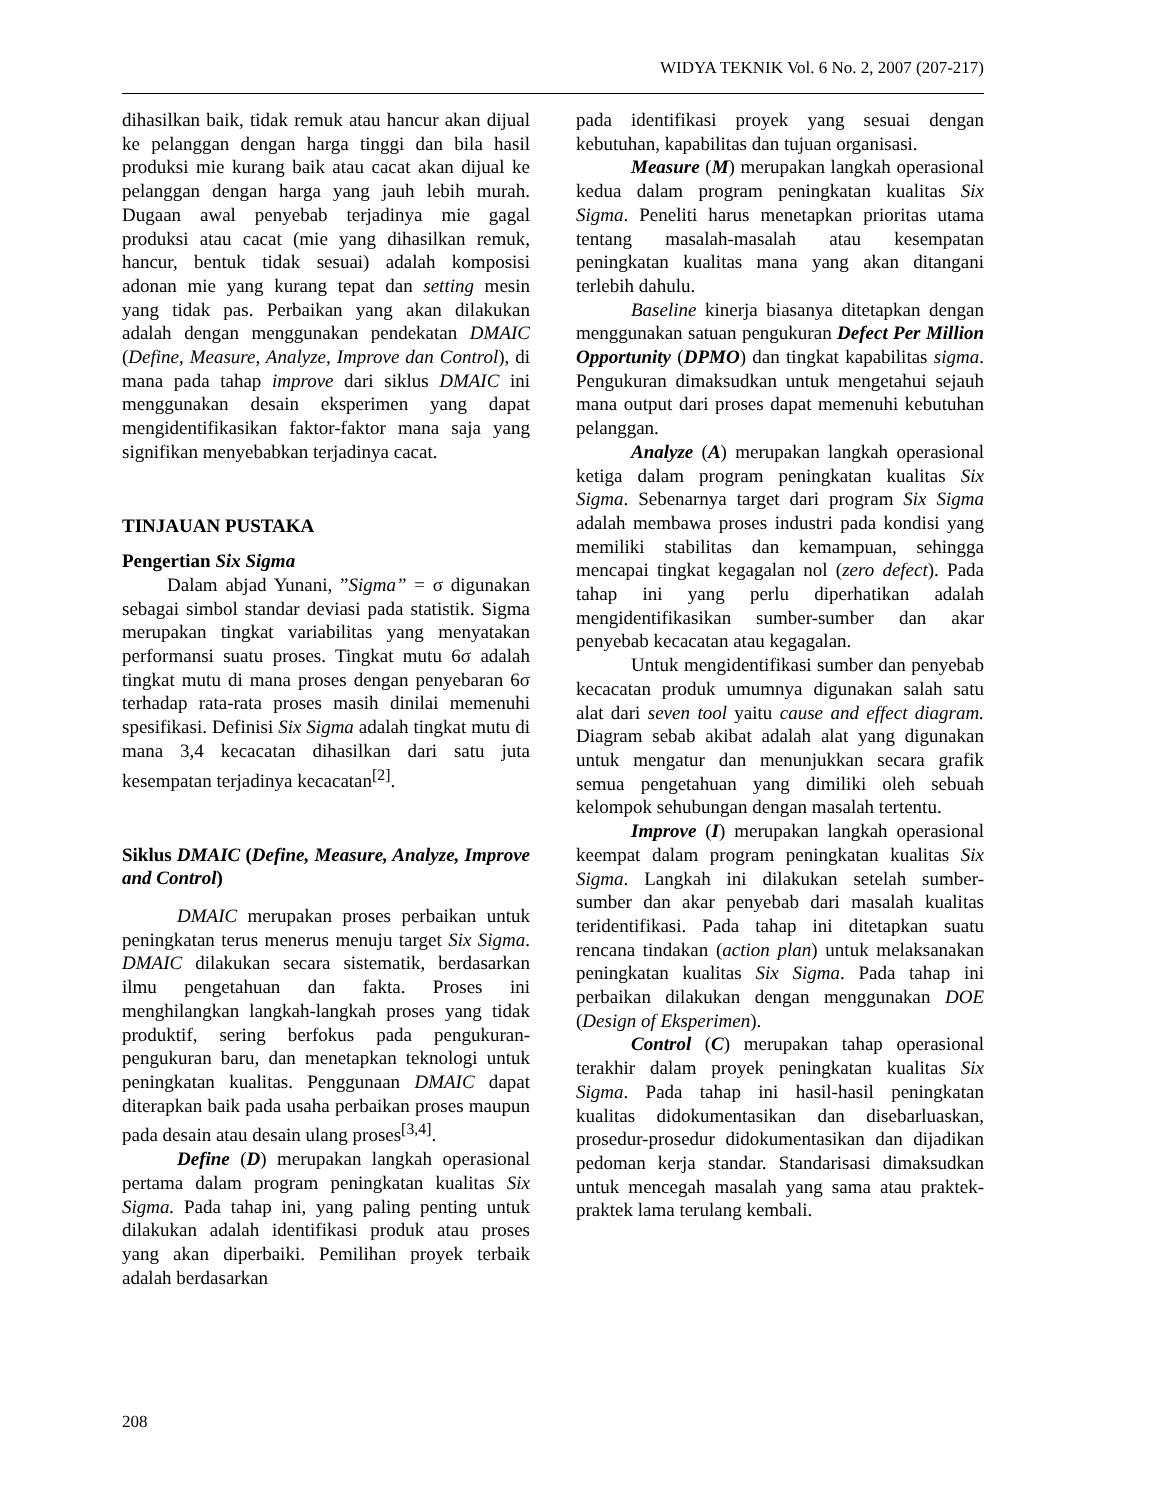WIDYA TEKNIK Vol. 6 No. 2, 2007 (207-217)
dihasilkan baik, tidak remuk atau hancur akan dijual ke pelanggan dengan harga tinggi dan bila hasil produksi mie kurang baik atau cacat akan dijual ke pelanggan dengan harga yang jauh lebih murah. Dugaan awal penyebab terjadinya mie gagal produksi atau cacat (mie yang dihasilkan remuk, hancur, bentuk tidak sesuai) adalah komposisi adonan mie yang kurang tepat dan setting mesin yang tidak pas. Perbaikan yang akan dilakukan adalah dengan menggunakan pendekatan DMAIC (Define, Measure, Analyze, Improve dan Control), di mana pada tahap improve dari siklus DMAIC ini menggunakan desain eksperimen yang dapat mengidentifikasikan faktor-faktor mana saja yang signifikan menyebabkan terjadinya cacat.
TINJAUAN PUSTAKA
Pengertian Six Sigma
Dalam abjad Yunani, ”Sigma” = σ digunakan sebagai simbol standar deviasi pada statistik. Sigma merupakan tingkat variabilitas yang menyatakan performansi suatu proses. Tingkat mutu 6σ adalah tingkat mutu di mana proses dengan penyebaran 6σ terhadap rata-rata proses masih dinilai memenuhi spesifikasi. Definisi Six Sigma adalah tingkat mutu di mana 3,4 kecacatan dihasilkan dari satu juta kesempatan terjadinya kecacatan<sup>[2]</sup>.
Siklus DMAIC (Define, Measure, Analyze, Improve and Control)
DMAIC merupakan proses perbaikan untuk peningkatan terus menerus menuju target Six Sigma. DMAIC dilakukan secara sistematik, berdasarkan ilmu pengetahuan dan fakta. Proses ini menghilangkan langkah-langkah proses yang tidak produktif, sering berfokus pada pengukuran-pengukuran baru, dan menetapkan teknologi untuk peningkatan kualitas. Penggunaan DMAIC dapat diterapkan baik pada usaha perbaikan proses maupun pada desain atau desain ulang proses<sup>[3,4]</sup>.
Define (D) merupakan langkah operasional pertama dalam program peningkatan kualitas Six Sigma. Pada tahap ini, yang paling penting untuk dilakukan adalah identifikasi produk atau proses yang akan diperbaiki. Pemilihan proyek terbaik adalah berdasarkan
pada identifikasi proyek yang sesuai dengan kebutuhan, kapabilitas dan tujuan organisasi.
Measure (M) merupakan langkah operasional kedua dalam program peningkatan kualitas Six Sigma. Peneliti harus menetapkan prioritas utama tentang masalah-masalah atau kesempatan peningkatan kualitas mana yang akan ditangani terlebih dahulu.
Baseline kinerja biasanya ditetapkan dengan menggunakan satuan pengukuran Defect Per Million Opportunity (DPMO) dan tingkat kapabilitas sigma. Pengukuran dimaksudkan untuk mengetahui sejauh mana output dari proses dapat memenuhi kebutuhan pelanggan.
Analyze (A) merupakan langkah operasional ketiga dalam program peningkatan kualitas Six Sigma. Sebenarnya target dari program Six Sigma adalah membawa proses industri pada kondisi yang memiliki stabilitas dan kemampuan, sehingga mencapai tingkat kegagalan nol (zero defect). Pada tahap ini yang perlu diperhatikan adalah mengidentifikasikan sumber-sumber dan akar penyebab kecacatan atau kegagalan.
Untuk mengidentifikasi sumber dan penyebab kecacatan produk umumnya digunakan salah satu alat dari seven tool yaitu cause and effect diagram. Diagram sebab akibat adalah alat yang digunakan untuk mengatur dan menunjukkan secara grafik semua pengetahuan yang dimiliki oleh sebuah kelompok sehubungan dengan masalah tertentu.
Improve (I) merupakan langkah operasional keempat dalam program peningkatan kualitas Six Sigma. Langkah ini dilakukan setelah sumber-sumber dan akar penyebab dari masalah kualitas teridentifikasi. Pada tahap ini ditetapkan suatu rencana tindakan (action plan) untuk melaksanakan peningkatan kualitas Six Sigma. Pada tahap ini perbaikan dilakukan dengan menggunakan DOE (Design of Eksperimen).
Control (C) merupakan tahap operasional terakhir dalam proyek peningkatan kualitas Six Sigma. Pada tahap ini hasil-hasil peningkatan kualitas didokumentasikan dan disebarluaskan, prosedur-prosedur didokumentasikan dan dijadikan pedoman kerja standar. Standarisasi dimaksudkan untuk mencegah masalah yang sama atau praktek-praktek lama terulang kembali.
208